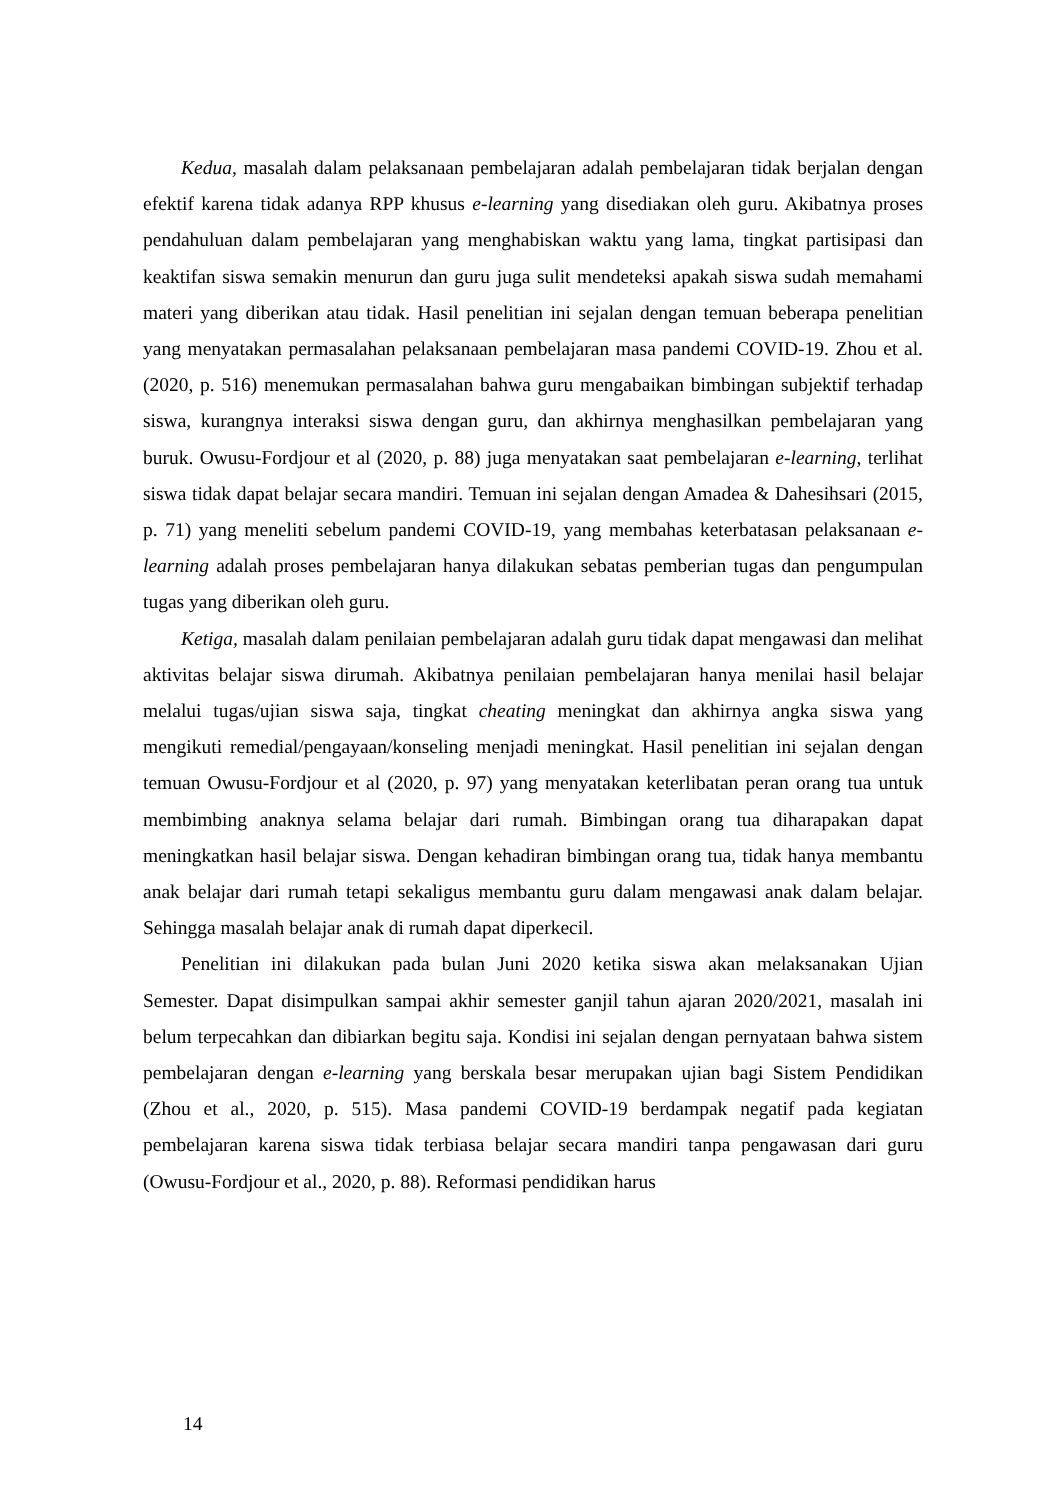Kedua, masalah dalam pelaksanaan pembelajaran adalah pembelajaran tidak berjalan dengan efektif karena tidak adanya RPP khusus e-learning yang disediakan oleh guru. Akibatnya proses pendahuluan dalam pembelajaran yang menghabiskan waktu yang lama, tingkat partisipasi dan keaktifan siswa semakin menurun dan guru juga sulit mendeteksi apakah siswa sudah memahami materi yang diberikan atau tidak. Hasil penelitian ini sejalan dengan temuan beberapa penelitian yang menyatakan permasalahan pelaksanaan pembelajaran masa pandemi COVID-19. Zhou et al. (2020, p. 516) menemukan permasalahan bahwa guru mengabaikan bimbingan subjektif terhadap siswa, kurangnya interaksi siswa dengan guru, dan akhirnya menghasilkan pembelajaran yang buruk. Owusu-Fordjour et al (2020, p. 88) juga menyatakan saat pembelajaran e-learning, terlihat siswa tidak dapat belajar secara mandiri. Temuan ini sejalan dengan Amadea & Dahesihsari (2015, p. 71) yang meneliti sebelum pandemi COVID-19, yang membahas keterbatasan pelaksanaan e-learning adalah proses pembelajaran hanya dilakukan sebatas pemberian tugas dan pengumpulan tugas yang diberikan oleh guru.
Ketiga, masalah dalam penilaian pembelajaran adalah guru tidak dapat mengawasi dan melihat aktivitas belajar siswa dirumah. Akibatnya penilaian pembelajaran hanya menilai hasil belajar melalui tugas/ujian siswa saja, tingkat cheating meningkat dan akhirnya angka siswa yang mengikuti remedial/pengayaan/konseling menjadi meningkat. Hasil penelitian ini sejalan dengan temuan Owusu-Fordjour et al (2020, p. 97) yang menyatakan keterlibatan peran orang tua untuk membimbing anaknya selama belajar dari rumah. Bimbingan orang tua diharapakan dapat meningkatkan hasil belajar siswa. Dengan kehadiran bimbingan orang tua, tidak hanya membantu anak belajar dari rumah tetapi sekaligus membantu guru dalam mengawasi anak dalam belajar. Sehingga masalah belajar anak di rumah dapat diperkecil.
Penelitian ini dilakukan pada bulan Juni 2020 ketika siswa akan melaksanakan Ujian Semester. Dapat disimpulkan sampai akhir semester ganjil tahun ajaran 2020/2021, masalah ini belum terpecahkan dan dibiarkan begitu saja. Kondisi ini sejalan dengan pernyataan bahwa sistem pembelajaran dengan e-learning yang berskala besar merupakan ujian bagi Sistem Pendidikan (Zhou et al., 2020, p. 515). Masa pandemi COVID-19 berdampak negatif pada kegiatan pembelajaran karena siswa tidak terbiasa belajar secara mandiri tanpa pengawasan dari guru (Owusu-Fordjour et al., 2020, p. 88). Reformasi pendidikan harus
14